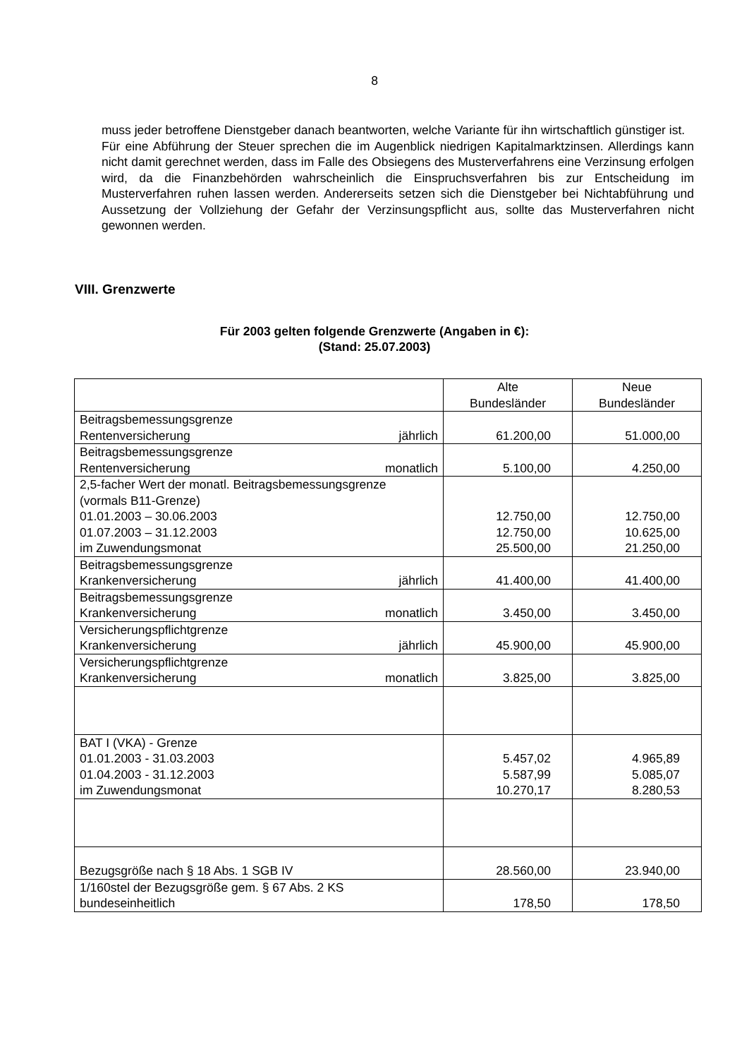8
muss jeder betroffene Dienstgeber danach beantworten, welche Variante für ihn wirtschaftlich günstiger ist.
Für eine Abführung der Steuer sprechen die im Augenblick niedrigen Kapitalmarktzinsen. Allerdings kann nicht damit gerechnet werden, dass im Falle des Obsiegens des Musterverfahrens eine Verzinsung erfolgen wird, da die Finanzbehörden wahrscheinlich die Einspruchsverfahren bis zur Entscheidung im Musterverfahren ruhen lassen werden. Andererseits setzen sich die Dienstgeber bei Nichtabführung und Aussetzung der Vollziehung der Gefahr der Verzinsungspflicht aus, sollte das Musterverfahren nicht gewonnen werden.
VIII. Grenzwerte
Für 2003 gelten folgende Grenzwerte (Angaben in €):
(Stand: 25.07.2003)
| | Alte Bundesländer | Neue Bundesländer |
| Beitragsbemessungsgrenze Rentenversicherung jährlich | 61.200,00 | 51.000,00 |
| Beitragsbemessungsgrenze Rentenversicherung monatlich | 5.100,00 | 4.250,00 |
| 2,5-facher Wert der monatl. Beitragsbemessungsgrenze (vormals B11-Grenze) 01.01.2003 – 30.06.2003 01.07.2003 – 31.12.2003 im Zuwendungsmonat | 12.750,00 12.750,00 25.500,00 | 12.750,00 10.625,00 21.250,00 |
| Beitragsbemessungsgrenze Krankenversicherung jährlich | 41.400,00 | 41.400,00 |
| Beitragsbemessungsgrenze Krankenversicherung monatlich | 3.450,00 | 3.450,00 |
| Versicherungspflichtgrenze Krankenversicherung jährlich | 45.900,00 | 45.900,00 |
| Versicherungspflichtgrenze Krankenversicherung monatlich | 3.825,00 | 3.825,00 |
| BAT I (VKA) - Grenze 01.01.2003 - 31.03.2003 01.04.2003 - 31.12.2003 im Zuwendungsmonat | 5.457,02 5.587,99 10.270,17 | 4.965,89 5.085,07 8.280,53 |
| Bezugsgröße nach § 18 Abs. 1 SGB IV | 28.560,00 | 23.940,00 |
| 1/160stel der Bezugsgröße gem. § 67 Abs. 2 KS bundeseinheitlich | 178,50 | 178,50 |